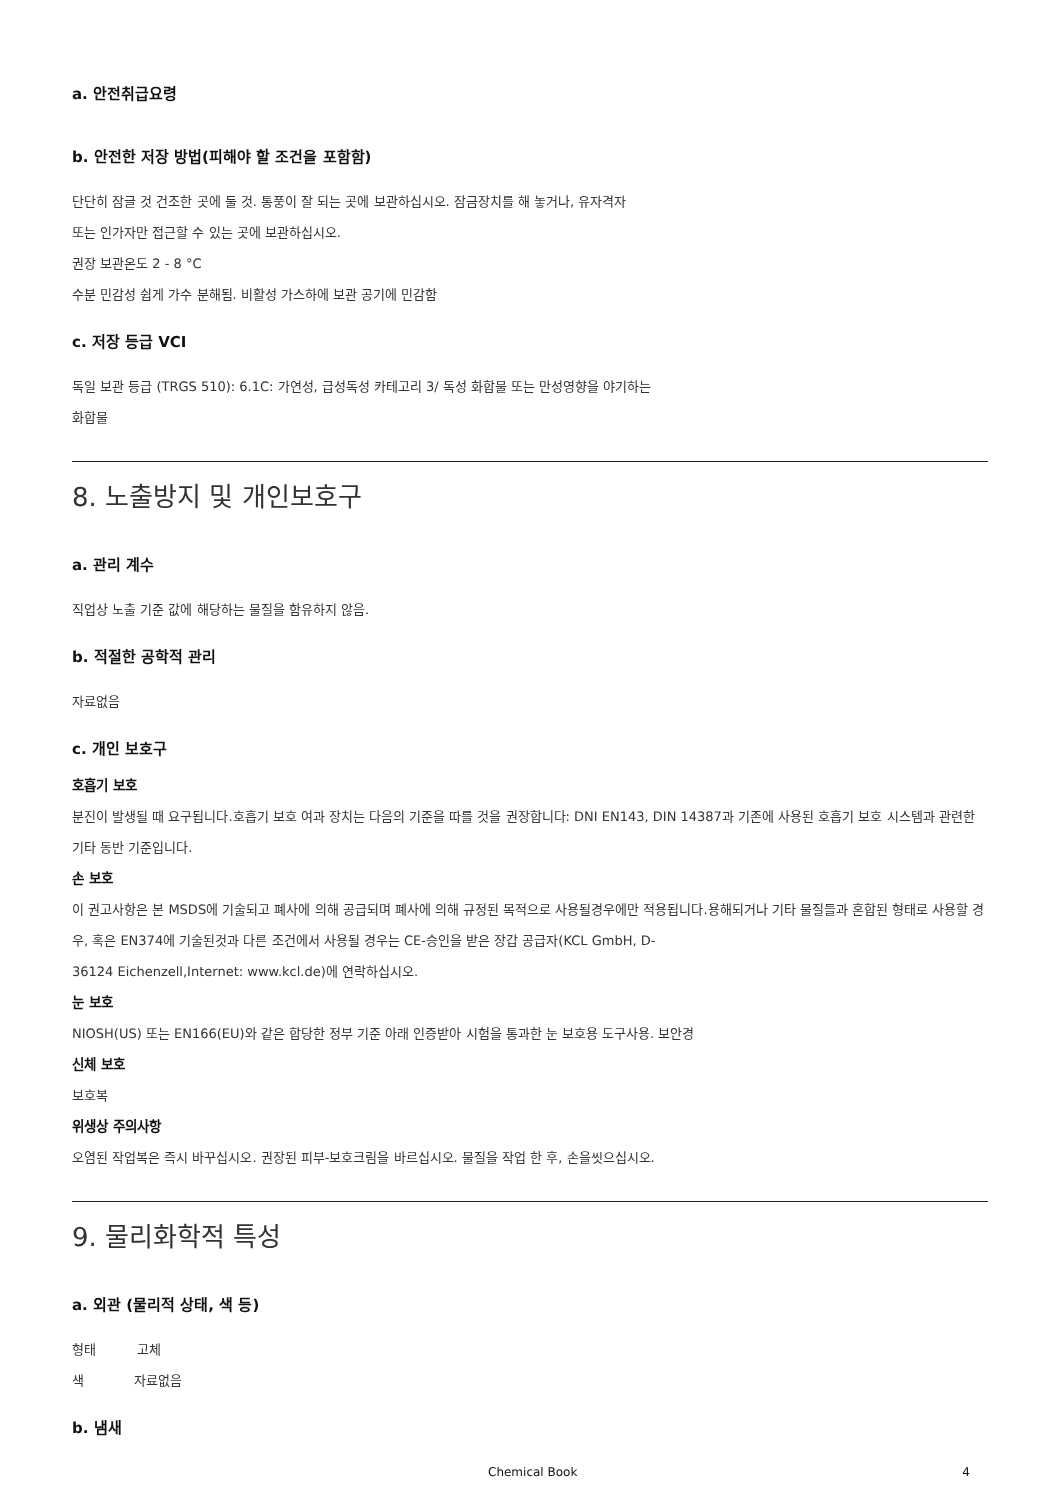a. 안전취급요령
b. 안전한 저장 방법(피해야 할 조건을 포함함)
단단히 잠글 것 건조한 곳에 둘 것. 통풍이 잘 되는 곳에 보관하십시오. 잠금장치를 해 놓거나, 유자격자
또는 인가자만 접근할 수 있는 곳에 보관하십시오.
권장 보관온도 2 - 8 °C
수분 민감성 쉽게 가수 분해됨. 비활성 가스하에 보관 공기에 민감함
c. 저장 등급 VCI
독일 보관 등급 (TRGS 510): 6.1C: 가연성, 급성독성 카테고리 3/ 독성 화합물 또는 만성영향을 야기하는
화합물
8. 노출방지 및 개인보호구
a. 관리 계수
직업상 노출 기준 값에 해당하는 물질을 함유하지 않음.
b. 적절한 공학적 관리
자료없음
c. 개인 보호구
호흡기 보호
분진이 발생될 때 요구됩니다.호흡기 보호 여과 장치는 다음의 기준을 따를 것을 권장합니다: DNI EN143, DIN 14387과 기존에 사용된 호흡기 보호 시스템과 관련한 기타 동반 기준입니다.
손 보호
이 권고사항은 본 MSDS에 기술되고 폐사에 의해 공급되며 폐사에 의해 규정된 목적으로 사용될경우에만 적용됩니다.용해되거나 기타 물질들과 혼합된 형태로 사용할 경우, 혹은 EN374에 기술된것과 다른 조건에서 사용될 경우는 CE-승인을 받은 장갑 공급자(KCL GmbH, D-
36124 Eichenzell,Internet: www.kcl.de)에 연락하십시오.
눈 보호
NIOSH(US) 또는 EN166(EU)와 같은 합당한 정부 기준 아래 인증받아 시험을 통과한 눈 보호용 도구사용. 보안경
신체 보호
보호복
위생상 주의사항
오염된 작업복은 즉시 바꾸십시오. 권장된 피부-보호크림을 바르십시오. 물질을 작업 한 후, 손을씻으십시오.
9. 물리화학적 특성
a. 외관 (물리적 상태, 색 등)
형태 고체
색 자료없음
b. 냄새
Chemical Book 4